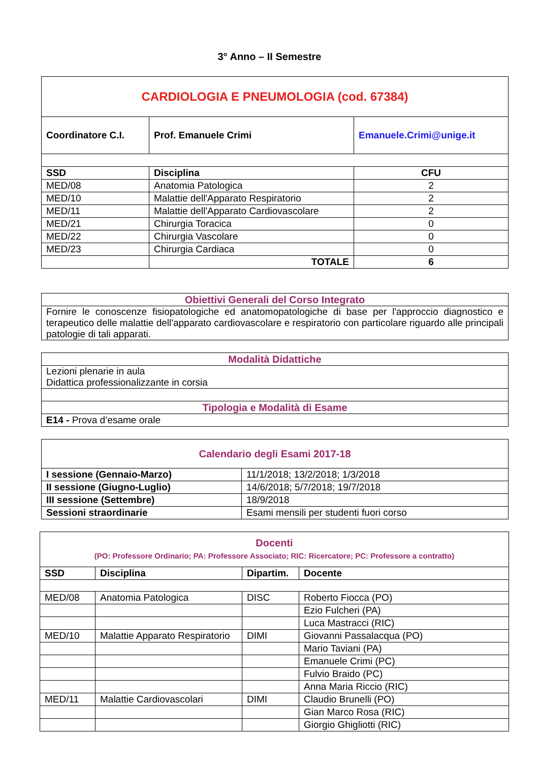3° Anno – II Semestre
| CARDIOLOGIA E PNEUMOLOGIA (cod. 67384) | | |
| Coordinatore C.I. | Prof. Emanuele Crimi | Emanuele.Crimi@unige.it |
| SSD | Disciplina | CFU |
| MED/08 | Anatomia Patologica | 2 |
| MED/10 | Malattie dell'Apparato Respiratorio | 2 |
| MED/11 | Malattie dell'Apparato Cardiovascolare | 2 |
| MED/21 | Chirurgia Toracica | 0 |
| MED/22 | Chirurgia Vascolare | 0 |
| MED/23 | Chirurgia Cardiaca | 0 |
| | TOTALE | 6 |
| Obiettivi Generali del Corso Integrato |
| Fornire le conoscenze fisiopatologiche ed anatomopatologiche di base per l'approccio diagnostico e terapeutico delle malattie dell'apparato cardiovascolare e respiratorio con particolare riguardo alle principali patologie di tali apparati. |
| Modalità Didattiche |
| Lezioni plenarie in aula Didattica professionalizzante in corsia |
| Tipologia e Modalità di Esame |
| E14 - Prova d’esame orale |
| Calendario degli Esami 2017-18 | |
| I sessione (Gennaio-Marzo) | 11/1/2018; 13/2/2018; 1/3/2018 |
| II sessione (Giugno-Luglio) | 14/6/2018; 5/7/2018; 19/7/2018 |
| III sessione (Settembre) | 18/9/2018 |
| Sessioni straordinarie | Esami mensili per studenti fuori corso |
| Docenti (PO: Professore Ordinario; PA: Professore Associato; RIC: Ricercatore; PC: Professore a contratto) | | | |
| SSD | Disciplina | Dipartim. | Docente |
| MED/08 | Anatomia Patologica | DISC | Roberto Fiocca (PO) |
| | | | Ezio Fulcheri (PA) |
| | | | Luca Mastracci (RIC) |
| MED/10 | Malattie Apparato Respiratorio | DIMI | Giovanni Passalacqua (PO) |
| | | | Mario Taviani (PA) |
| | | | Emanuele Crimi (PC) |
| | | | Fulvio Braido (PC) |
| | | | Anna Maria Riccio (RIC) |
| MED/11 | Malattie Cardiovascolari | DIMI | Claudio Brunelli (PO) |
| | | | Gian Marco Rosa (RIC) |
| | | | Giorgio Ghigliotti (RIC) |